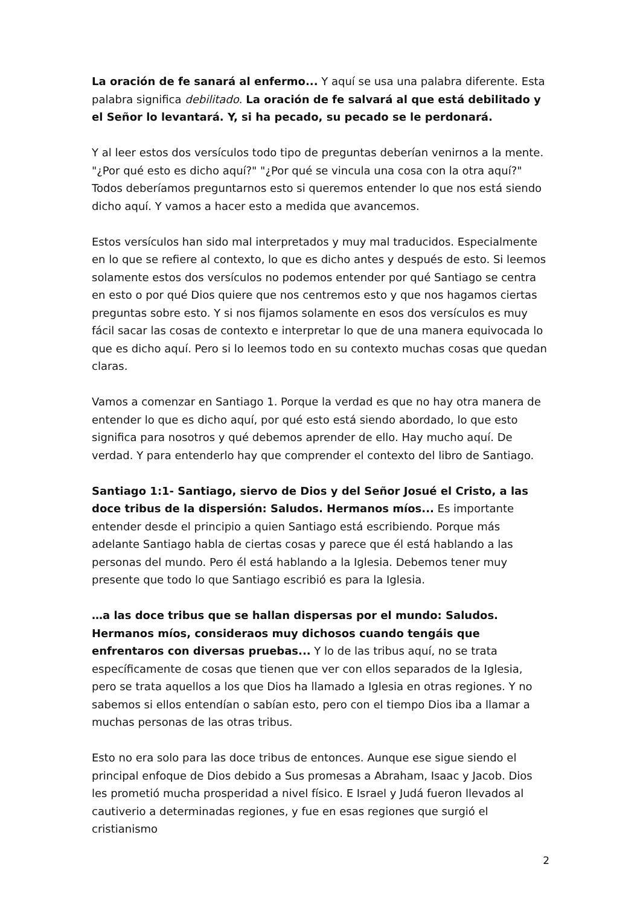La oración de fe sanará al enfermo... Y aquí se usa una palabra diferente. Esta palabra significa debilitado. La oración de fe salvará al que está debilitado y el Señor lo levantará. Y, si ha pecado, su pecado se le perdonará.
Y al leer estos dos versículos todo tipo de preguntas deberían venirnos a la mente. "¿Por qué esto es dicho aquí?" "¿Por qué se vincula una cosa con la otra aquí?" Todos deberíamos preguntarnos esto si queremos entender lo que nos está siendo dicho aquí. Y vamos a hacer esto a medida que avancemos.
Estos versículos han sido mal interpretados y muy mal traducidos. Especialmente en lo que se refiere al contexto, lo que es dicho antes y después de esto. Si leemos solamente estos dos versículos no podemos entender por qué Santiago se centra en esto o por qué Dios quiere que nos centremos esto y que nos hagamos ciertas preguntas sobre esto. Y si nos fijamos solamente en esos dos versículos es muy fácil sacar las cosas de contexto e interpretar lo que de una manera equivocada lo que es dicho aquí. Pero si lo leemos todo en su contexto muchas cosas que quedan claras.
Vamos a comenzar en Santiago 1. Porque la verdad es que no hay otra manera de entender lo que es dicho aquí, por qué esto está siendo abordado, lo que esto significa para nosotros y qué debemos aprender de ello. Hay mucho aquí. De verdad. Y para entenderlo hay que comprender el contexto del libro de Santiago.
Santiago 1:1- Santiago, siervo de Dios y del Señor Josué el Cristo, a las doce tribus de la dispersión: Saludos. Hermanos míos... Es importante entender desde el principio a quien Santiago está escribiendo. Porque más adelante Santiago habla de ciertas cosas y parece que él está hablando a las personas del mundo. Pero él está hablando a la Iglesia. Debemos tener muy presente que todo lo que Santiago escribió es para la Iglesia.
…a las doce tribus que se hallan dispersas por el mundo: Saludos. Hermanos míos, consideraos muy dichosos cuando tengáis que enfrentaros con diversas pruebas... Y lo de las tribus aquí, no se trata específicamente de cosas que tienen que ver con ellos separados de la Iglesia, pero se trata aquellos a los que Dios ha llamado a Iglesia en otras regiones. Y no sabemos si ellos entendían o sabían esto, pero con el tiempo Dios iba a llamar a muchas personas de las otras tribus.
Esto no era solo para las doce tribus de entonces. Aunque ese sigue siendo el principal enfoque de Dios debido a Sus promesas a Abraham, Isaac y Jacob. Dios les prometió mucha prosperidad a nivel físico. E Israel y Judá fueron llevados al cautiverio a determinadas regiones, y fue en esas regiones que surgió el cristianismo
2